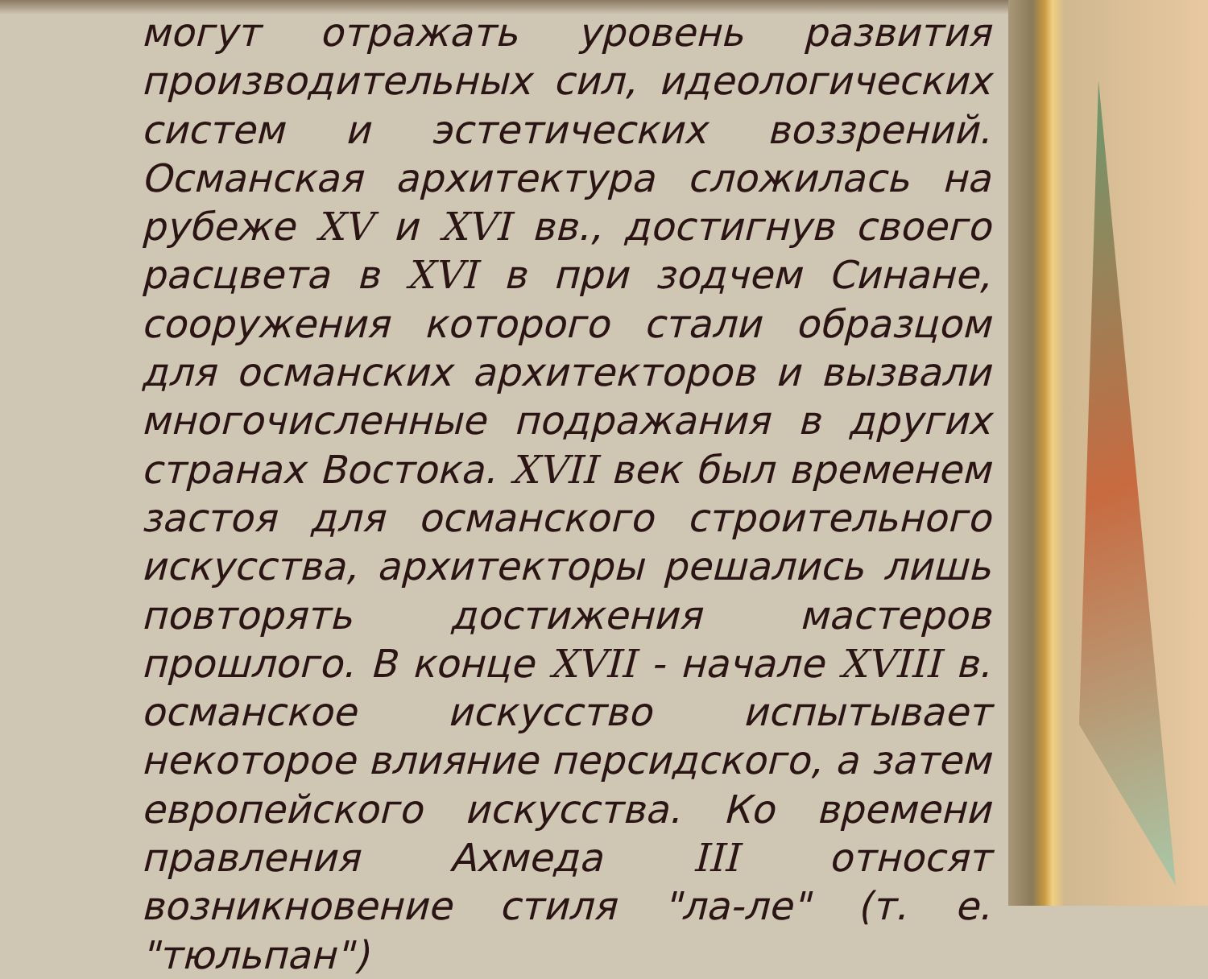могут отражать уровень развития производительных сил, идеологических систем и эстетических воззрений. Османская архитектура сложилась на рубеже XV и XVI вв., достигнув своего расцвета в XVI в при зодчем Синане, сооружения которого стали образцом для османских архитекторов и вызвали многочисленные подражания в других странах Востока. XVII век был временем застоя для османского строительного искусства, архитекторы решались лишь повторять достижения мастеров прошлого. В конце XVII - начале XVIII в. османское искусство испытывает некоторое влияние персидского, а затем европейского искусства. Ко времени правления Ахмеда III относят возникновение стиля "ла-ле" (т. е. "тюльпан")